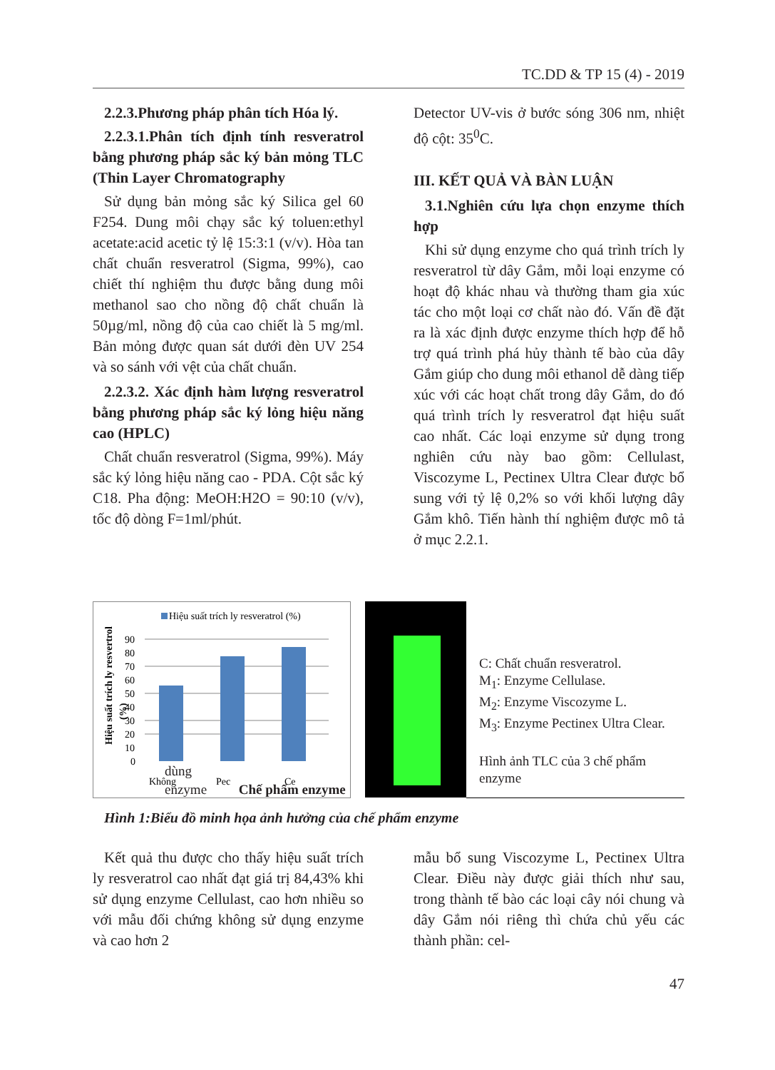TC.DD & TP 15 (4) - 2019
2.2.3.Phương pháp phân tích Hóa lý.
2.2.3.1.Phân tích định tính resveratrol bằng phương pháp sắc ký bản mỏng TLC (Thin Layer Chromatography
Sử dụng bản mỏng sắc ký Silica gel 60 F254. Dung môi chạy sắc ký toluen:ethyl acetate:acid acetic tỷ lệ 15:3:1 (v/v). Hòa tan chất chuẩn resveratrol (Sigma, 99%), cao chiết thí nghiệm thu được bằng dung môi methanol sao cho nồng độ chất chuẩn là 50µg/ml, nồng độ của cao chiết là 5 mg/ml. Bản mỏng được quan sát dưới đèn UV 254 và so sánh với vệt của chất chuẩn.
2.2.3.2. Xác định hàm lượng resveratrol bằng phương pháp sắc ký lỏng hiệu năng cao (HPLC)
Chất chuẩn resveratrol (Sigma, 99%). Máy sắc ký lỏng hiệu năng cao - PDA. Cột sắc ký C18. Pha động: MeOH:H2O = 90:10 (v/v), tốc độ dòng F=1ml/phút.
Detector UV-vis ở bước sóng 306 nm, nhiệt độ cột: 35<sup>0</sup>C.
III. KẾT QUẢ VÀ BÀN LUẬN
3.1.Nghiên cứu lựa chọn enzyme thích hợp
Khi sử dụng enzyme cho quá trình trích ly resveratrol từ dây Gắm, mỗi loại enzyme có hoạt độ khác nhau và thường tham gia xúc tác cho một loại cơ chất nào đó. Vấn đề đặt ra là xác định được enzyme thích hợp để hỗ trợ quá trình phá hủy thành tế bào của dây Gắm giúp cho dung môi ethanol dễ dàng tiếp xúc với các hoạt chất trong dây Gắm, do đó quá trình trích ly resveratrol đạt hiệu suất cao nhất. Các loại enzyme sử dụng trong nghiên cứu này bao gồm: Cellulast, Viscozyme L, Pectinex Ultra Clear được bổ sung với tỷ lệ 0,2% so với khối lượng dây Gắm khô. Tiến hành thí nghiệm được mô tả ở mục 2.2.1.
Hiệu suất trích ly resveratrol (%)
Hiệu suất trích ly resvertrol
(%)
90
80
70
60
50
40
30
20
10
0
Không
Pec
Ce
dùng
enzyme Chế phẩm enzyme
C: Chất chuẩn resveratrol.
M<sub>1</sub>: Enzyme Cellulase.
M<sub>2</sub>: Enzyme Viscozyme L.
M<sub>3</sub>: Enzyme Pectinex Ultra Clear.
Hình ảnh TLC của 3 chế phẩm enzyme
Hình 1:Biểu đồ minh họa ảnh hưởng của chế phẩm enzyme
Kết quả thu được cho thấy hiệu suất trích ly resveratrol cao nhất đạt giá trị 84,43% khi sử dụng enzyme Cellulast, cao hơn nhiều so với mẫu đối chứng không sử dụng enzyme và cao hơn 2
mẫu bổ sung Viscozyme L, Pectinex Ultra Clear. Điều này được giải thích như sau, trong thành tế bào các loại cây nói chung và dây Gắm nói riêng thì chứa chủ yếu các thành phần: cel-
47